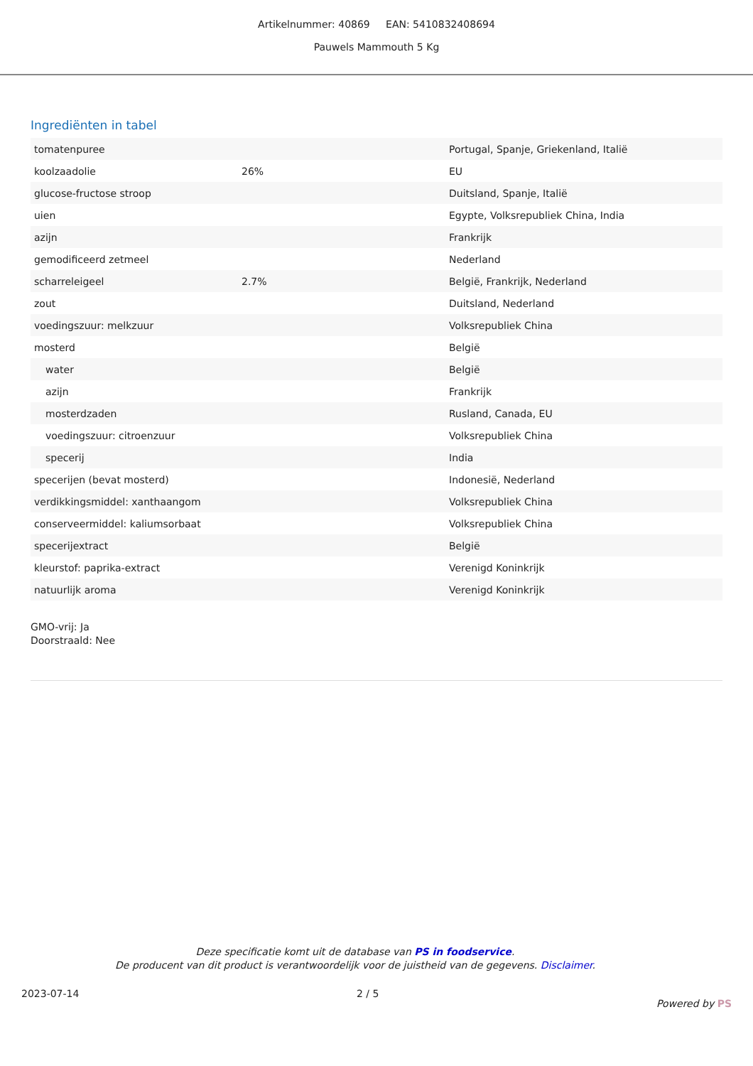Artikelnummer: 40869 EAN: 5410832408694
Pauwels Mammouth 5 Kg
Ingrediënten in tabel
| tomatenpuree | | Portugal, Spanje, Griekenland, Italië |
| koolzaadolie | 26% | EU |
| glucose-fructose stroop | | Duitsland, Spanje, Italië |
| uien | | Egypte, Volksrepubliek China, India |
| azijn | | Frankrijk |
| gemodificeerd zetmeel | | Nederland |
| scharreleigeel | 2.7% | België, Frankrijk, Nederland |
| zout | | Duitsland, Nederland |
| voedingszuur: melkzuur | | Volksrepubliek China |
| mosterd | | België |
| water | | België |
| azijn | | Frankrijk |
| mosterdzaden | | Rusland, Canada, EU |
| voedingszuur: citroenzuur | | Volksrepubliek China |
| specerij | | India |
| specerijen (bevat mosterd) | | Indonesië, Nederland |
| verdikkingsmiddel: xanthaangom | | Volksrepubliek China |
| conserveermiddel: kaliumsorbaat | | Volksrepubliek China |
| specerijextract | | België |
| kleurstof: paprika-extract | | Verenigd Koninkrijk |
| natuurlijk aroma | | Verenigd Koninkrijk |
GMO-vrij: Ja
Doorstraald: Nee
Deze specificatie komt uit de database van PS in foodservice.
De producent van dit product is verantwoordelijk voor de juistheid van de gegevens. Disclaimer.
2023-07-14 2 / 5 Powered by PS